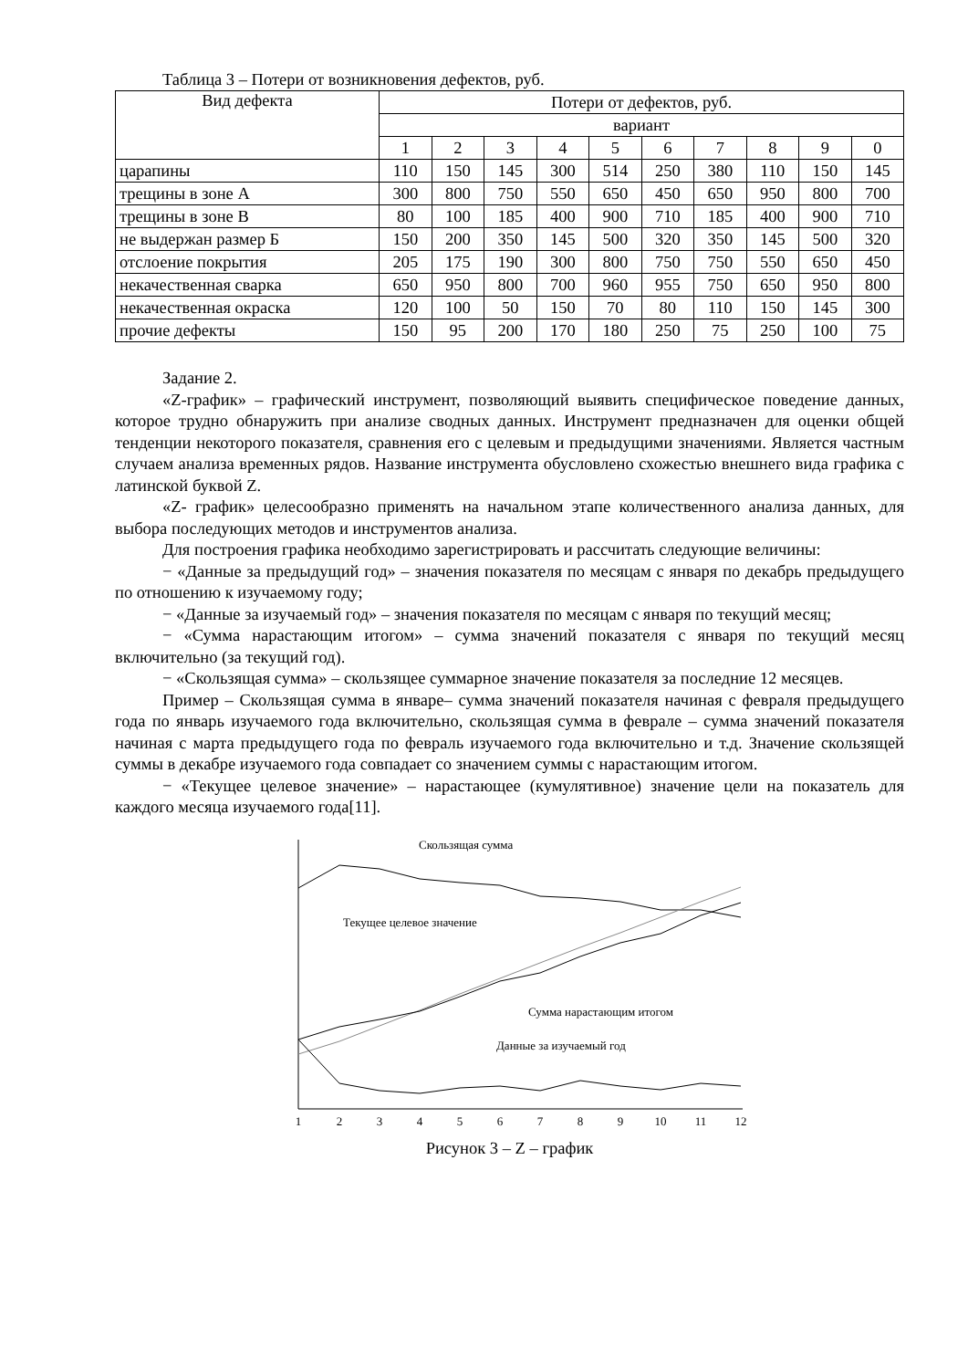Таблица 3 – Потери от возникновения дефектов, руб.
| Вид дефекта | Потери от дефектов, руб. | | | | | | | | | |
| --- | --- | --- | --- | --- | --- | --- | --- | --- | --- | --- |
| | вариант | | | | | | | | | |
| | 1 | 2 | 3 | 4 | 5 | 6 | 7 | 8 | 9 | 0 |
| царапины | 110 | 150 | 145 | 300 | 514 | 250 | 380 | 110 | 150 | 145 |
| трещины в зоне А | 300 | 800 | 750 | 550 | 650 | 450 | 650 | 950 | 800 | 700 |
| трещины в зоне В | 80 | 100 | 185 | 400 | 900 | 710 | 185 | 400 | 900 | 710 |
| не выдержан размер Б | 150 | 200 | 350 | 145 | 500 | 320 | 350 | 145 | 500 | 320 |
| отслоение покрытия | 205 | 175 | 190 | 300 | 800 | 750 | 750 | 550 | 650 | 450 |
| некачественная сварка | 650 | 950 | 800 | 700 | 960 | 955 | 750 | 650 | 950 | 800 |
| некачественная окраска | 120 | 100 | 50 | 150 | 70 | 80 | 110 | 150 | 145 | 300 |
| прочие дефекты | 150 | 95 | 200 | 170 | 180 | 250 | 75 | 250 | 100 | 75 |
Задание 2.
«Z-график» – графический инструмент, позволяющий выявить специфическое поведение данных, которое трудно обнаружить при анализе сводных данных. Инструмент предназначен для оценки общей тенденции некоторого показателя, сравнения его с целевым и предыдущими значениями. Является частным случаем анализа временных рядов. Название инструмента обусловлено схожестью внешнего вида графика с латинской буквой Z.
«Z- график» целесообразно применять на начальном этапе количественного анализа данных, для выбора последующих методов и инструментов анализа.
Для построения графика необходимо зарегистрировать и рассчитать следующие величины:
− «Данные за предыдущий год» – значения показателя по месяцам с января по декабрь предыдущего по отношению к изучаемому году;
− «Данные за изучаемый год» – значения показателя по месяцам с января по текущий месяц;
− «Сумма нарастающим итогом» – сумма значений показателя с января по текущий месяц включительно (за текущий год).
− «Скользящая сумма» – скользящее суммарное значение показателя за последние 12 месяцев.
Пример – Скользящая сумма в январе– сумма значений показателя начиная с февраля предыдущего года по январь изучаемого года включительно, скользящая сумма в феврале – сумма значений показателя начиная с марта предыдущего года по февраль изучаемого года включительно и т.д. Значение скользящей суммы в декабре изучаемого года совпадает со значением суммы с нарастающим итогом.
− «Текущее целевое значение» – нарастающее (кумулятивное) значение цели на показатель для каждого месяца изучаемого года[11].
Скользящая сумма
Текущее целевое значение
Сумма нарастающим итогом
Данные за изучаемый год
1
2
3
4
5
6
7
8
9
10
11
12
Рисунок 3 – Z – график